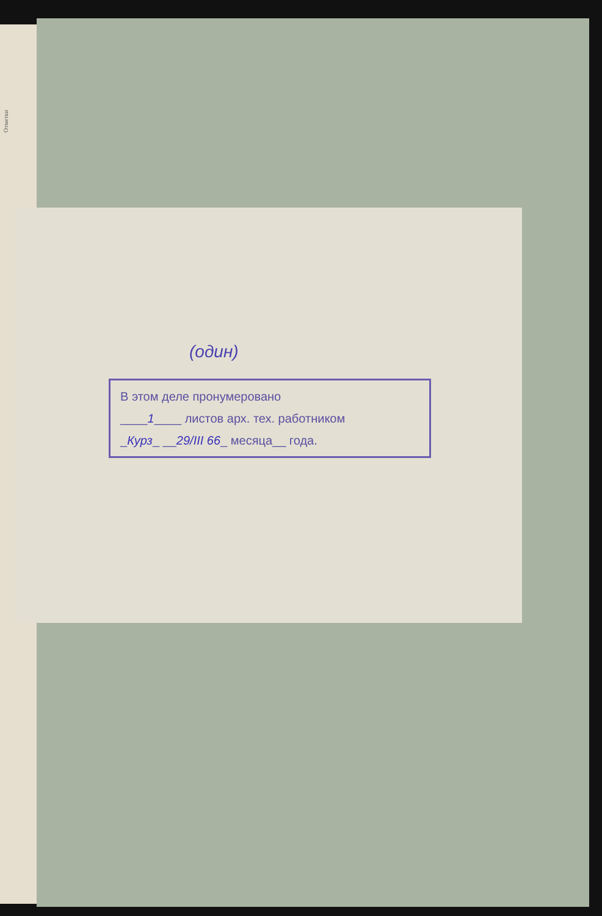Отметки
(один)
В этом деле пронумеровано
____1____ листов арх. тех. работником
_Курз_ __29/III 66_ месяца__ года.